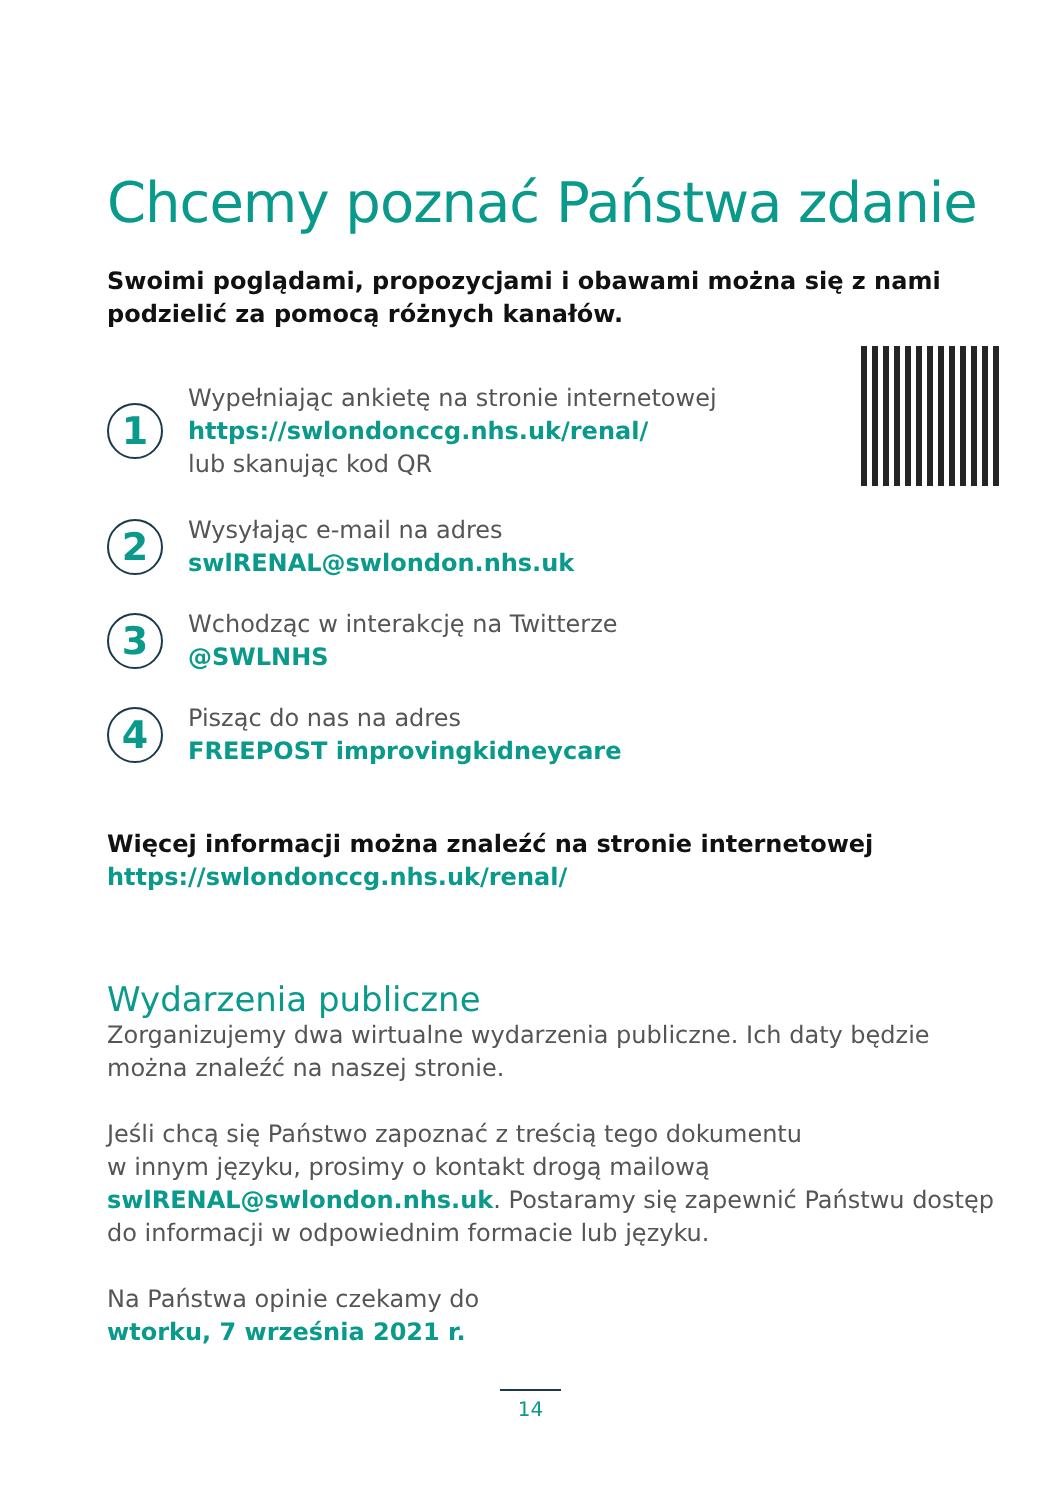Chcemy poznać Państwa zdanie
Swoimi poglądami, propozycjami i obawami można się z nami podzielić za pomocą różnych kanałów.
1
Wypełniając ankietę na stronie internetowej
https://swlondonccg.nhs.uk/renal/
lub skanując kod QR
2
Wysyłając e-mail na adres
swlRENAL@swlondon.nhs.uk
3
Wchodząc w interakcję na Twitterze
@SWLNHS
4
Pisząc do nas na adres
FREEPOST improvingkidneycare
Więcej informacji można znaleźć na stronie internetowej
https://swlondonccg.nhs.uk/renal/
Wydarzenia publiczne
Zorganizujemy dwa wirtualne wydarzenia publiczne. Ich daty będzie można znaleźć na naszej stronie.
Jeśli chcą się Państwo zapoznać z treścią tego dokumentu
w innym języku, prosimy o kontakt drogą mailową
swlRENAL@swlondon.nhs.uk. Postaramy się zapewnić Państwu dostęp do informacji w odpowiednim formacie lub języku.
Na Państwa opinie czekamy do
wtorku, 7 września 2021 r.
14